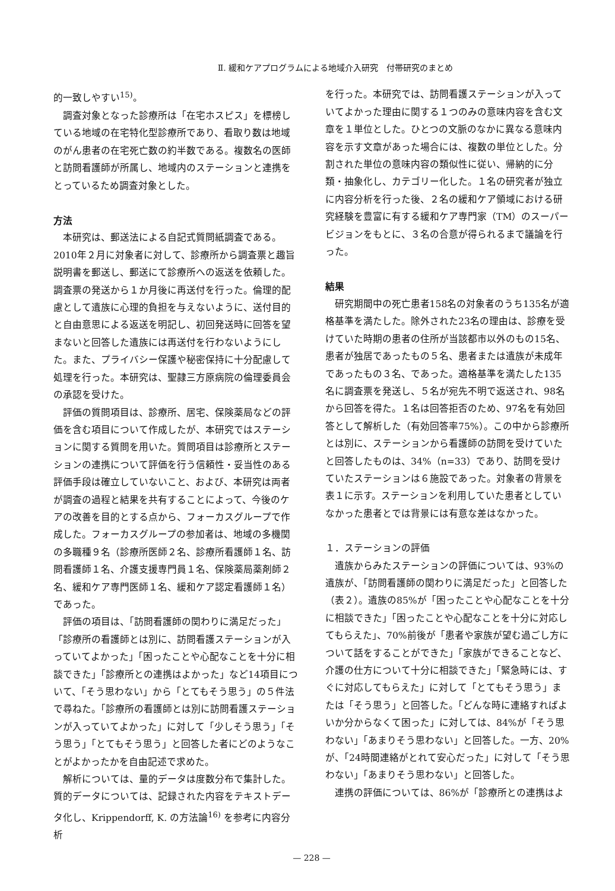Ⅱ. 緩和ケアプログラムによる地域介入研究　付帯研究のまとめ
的一致しやすい<sup>15)</sup>。
調査対象となった診療所は「在宅ホスピス」を標榜している地域の在宅特化型診療所であり、看取り数は地域のがん患者の在宅死亡数の約半数である。複数名の医師と訪問看護師が所属し、地域内のステーションと連携をとっているため調査対象とした。
方法
本研究は、郵送法による自記式質問紙調査である。2010年２月に対象者に対して、診療所から調査票と趣旨説明書を郵送し、郵送にて診療所への返送を依頼した。調査票の発送から１か月後に再送付を行った。倫理的配慮として遺族に心理的負担を与えないように、送付目的と自由意思による返送を明記し、初回発送時に回答を望まないと回答した遺族には再送付を行わないようにした。また、プライバシー保護や秘密保持に十分配慮して処理を行った。本研究は、聖隷三方原病院の倫理委員会の承認を受けた。
評価の質問項目は、診療所、居宅、保険薬局などの評価を含む項目について作成したが、本研究ではステーションに関する質問を用いた。質問項目は診療所とステーションの連携について評価を行う信頼性・妥当性のある評価手段は確立していないこと、および、本研究は両者が調査の過程と結果を共有することによって、今後のケアの改善を目的とする点から、フォーカスグループで作成した。フォーカスグループの参加者は、地域の多機関の多職種９名（診療所医師２名、診療所看護師１名、訪問看護師１名、介護支援専門員１名、保険薬局薬剤師２名、緩和ケア専門医師１名、緩和ケア認定看護師１名）であった。
評価の項目は、「訪問看護師の関わりに満足だった」「診療所の看護師とは別に、訪問看護ステーションが入っていてよかった」「困ったことや心配なことを十分に相談できた」「診療所との連携はよかった」など14項目について、「そう思わない」から「とてもそう思う」の５件法で尋ねた。「診療所の看護師とは別に訪問看護ステーションが入っていてよかった」に対して「少しそう思う」「そう思う」「とてもそう思う」と回答した者にどのようなことがよかったかを自由記述で求めた。
解析については、量的データは度数分布で集計した。質的データについては、記録された内容をテキストデータ化し、Krippendorff, K. の方法論<sup>16)</sup> を参考に内容分析
を行った。本研究では、訪問看護ステーションが入っていてよかった理由に関する１つのみの意味内容を含む文章を１単位とした。ひとつの文脈のなかに異なる意味内容を示す文章があった場合には、複数の単位とした。分割された単位の意味内容の類似性に従い、帰納的に分類・抽象化し、カテゴリー化した。１名の研究者が独立に内容分析を行った後、２名の緩和ケア領域における研究経験を豊富に有する緩和ケア専門家（TM）のスーパービジョンをもとに、３名の合意が得られるまで議論を行った。
結果
研究期間中の死亡患者158名の対象者のうち135名が適格基準を満たした。除外された23名の理由は、診療を受けていた時期の患者の住所が当該都市以外のもの15名、患者が独居であったもの５名、患者または遺族が未成年であったもの３名、であった。適格基準を満たした135名に調査票を発送し、５名が宛先不明で返送され、98名から回答を得た。１名は回答拒否のため、97名を有効回答として解析した（有効回答率75%）。この中から診療所とは別に、ステーションから看護師の訪問を受けていたと回答したものは、34%（n=33）であり、訪問を受けていたステーションは６施設であった。対象者の背景を表１に示す。ステーションを利用していた患者としていなかった患者とでは背景には有意な差はなかった。
１．ステーションの評価
遺族からみたステーションの評価については、93%の遺族が、「訪問看護師の関わりに満足だった」と回答した（表２）。遺族の85%が「困ったことや心配なことを十分に相談できた」「困ったことや心配なことを十分に対応してもらえた」、70%前後が「患者や家族が望む過ごし方について話をすることができた」「家族ができることなど、介護の仕方について十分に相談できた」「緊急時には、すぐに対応してもらえた」に対して「とてもそう思う」または「そう思う」と回答した。「どんな時に連絡すればよいか分からなくて困った」に対しては、84%が「そう思わない」「あまりそう思わない」と回答した。一方、20%が、「24時間連絡がとれて安心だった」に対して「そう思わない」「あまりそう思わない」と回答した。
連携の評価については、86%が「診療所との連携はよ
— 228 —